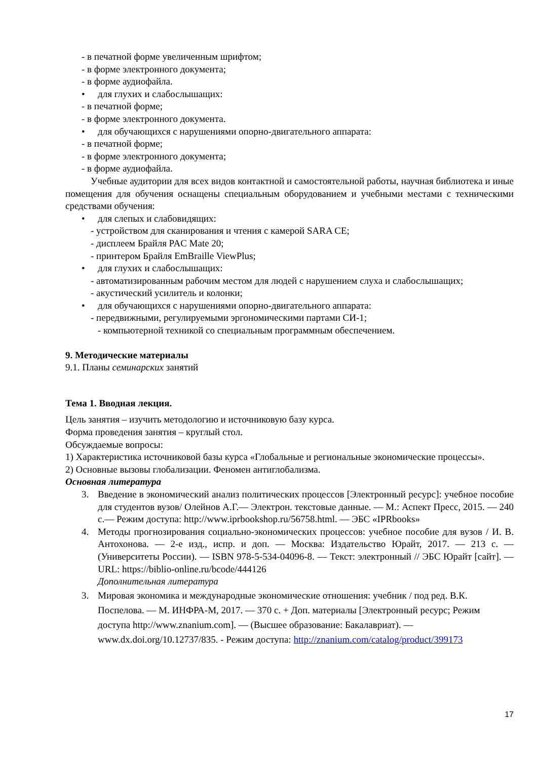- в печатной форме увеличенным шрифтом;
- в форме электронного документа;
- в форме аудиофайла.
• для глухих и слабослышащих:
- в печатной форме;
- в форме электронного документа.
• для обучающихся с нарушениями опорно-двигательного аппарата:
- в печатной форме;
- в форме электронного документа;
- в форме аудиофайла.
Учебные аудитории для всех видов контактной и самостоятельной работы, научная библиотека и иные помещения для обучения оснащены специальным оборудованием и учебными местами с техническими средствами обучения:
• для слепых и слабовидящих:
- устройством для сканирования и чтения с камерой SARA CE;
- дисплеем Брайля PAC Mate 20;
- принтером Брайля EmBraille ViewPlus;
• для глухих и слабослышащих:
- автоматизированным рабочим местом для людей с нарушением слуха и слабослышащих;
- акустический усилитель и колонки;
• для обучающихся с нарушениями опорно-двигательного аппарата:
- передвижными, регулируемыми эргономическими партами СИ-1;
- компьютерной техникой со специальным программным обеспечением.
9. Методические материалы
9.1. Планы семинарских занятий
Тема 1. Вводная лекция.
Цель занятия – изучить методологию и источниковую базу курса.
Форма проведения занятия – круглый стол.
Обсуждаемые вопросы:
1) Характеристика источниковой базы курса «Глобальные и региональные экономические процессы».
2) Основные вызовы глобализации. Феномен антиглобализма.
Основная литература
3. Введение в экономический анализ политических процессов [Электронный ресурс]: учебное пособие для студентов вузов/ Олейнов А.Г.— Электрон. текстовые данные. — М.: Аспект Пресс, 2015. — 240 с.— Режим доступа: http://www.iprbookshop.ru/56758.html. — ЭБС «IPRbooks»
4. Методы прогнозирования социально-экономических процессов: учебное пособие для вузов / И. В. Антохонова. — 2-е изд., испр. и доп. — Москва: Издательство Юрайт, 2017. — 213 с. — (Университеты России). — ISBN 978-5-534-04096-8. — Текст: электронный // ЭБС Юрайт [сайт]. — URL: https://biblio-online.ru/bcode/444126
Дополнительная литература
3. Мировая экономика и международные экономические отношения: учебник / под ред. В.К. Поспелова. — М. ИНФРА-М, 2017. — 370 с. + Доп. материалы [Электронный ресурс; Режим доступа http://www.znanium.com]. — (Высшее образование: Бакалавриат). — www.dx.doi.org/10.12737/835. - Режим доступа: http://znanium.com/catalog/product/399173
17